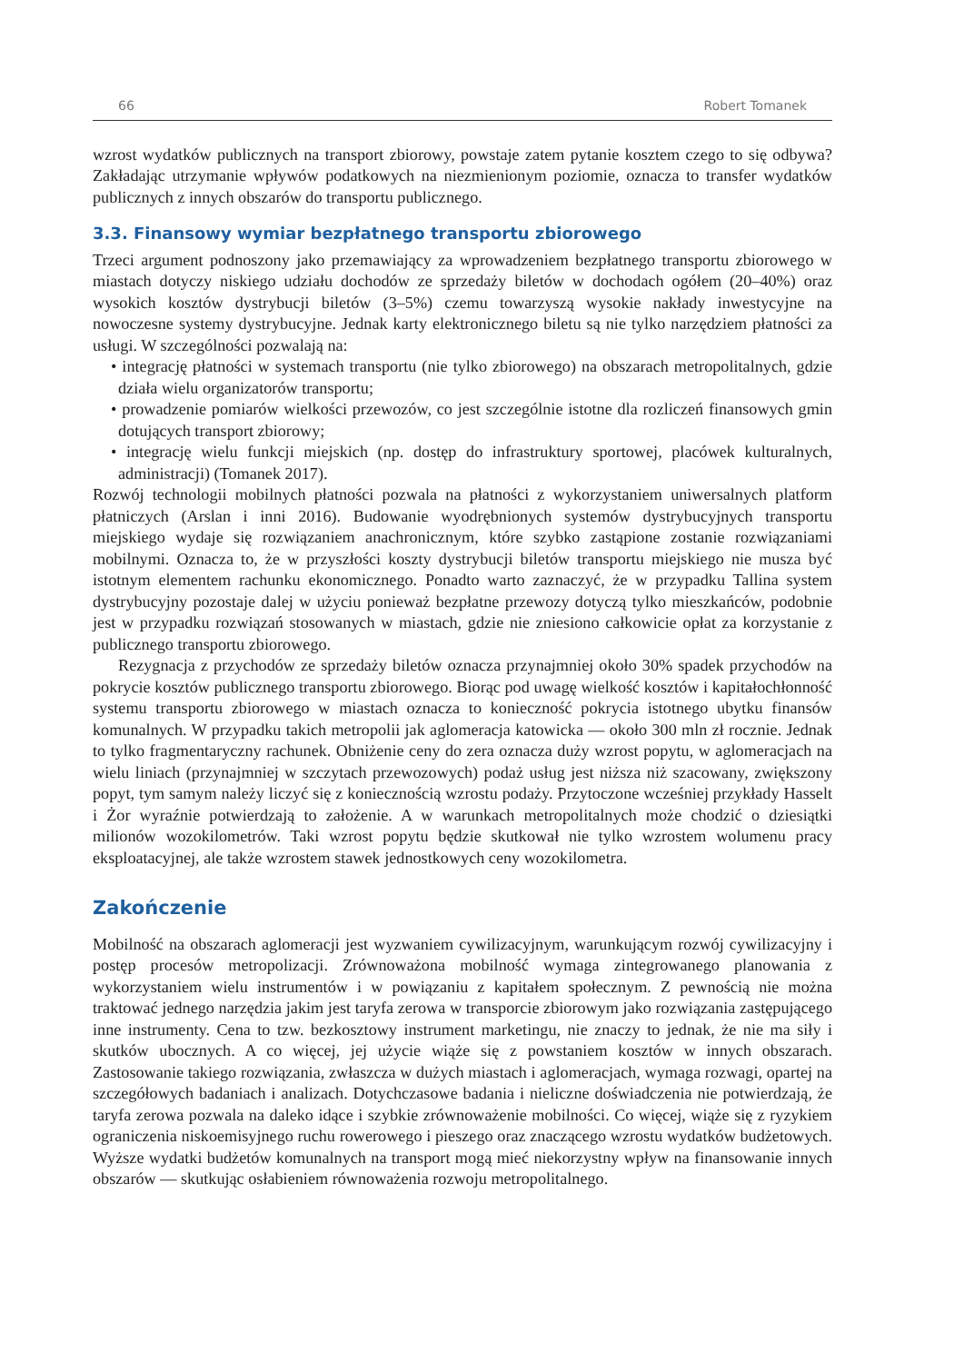66 Robert Tomanek
wzrost wydatków publicznych na transport zbiorowy, powstaje zatem pytanie kosztem czego to się odbywa? Zakładając utrzymanie wpływów podatkowych na niezmienionym poziomie, oznacza to transfer wydatków publicznych z innych obszarów do transportu publicznego.
3.3. Finansowy wymiar bezpłatnego transportu zbiorowego
Trzeci argument podnoszony jako przemawiający za wprowadzeniem bezpłatnego transportu zbiorowego w miastach dotyczy niskiego udziału dochodów ze sprzedaży biletów w dochodach ogółem (20–40%) oraz wysokich kosztów dystrybucji biletów (3–5%) czemu towarzyszą wysokie nakłady inwestycyjne na nowoczesne systemy dystrybucyjne. Jednak karty elektronicznego biletu są nie tylko narzędziem płatności za usługi. W szczególności pozwalają na:
• integrację płatności w systemach transportu (nie tylko zbiorowego) na obszarach metropolitalnych, gdzie działa wielu organizatorów transportu;
• prowadzenie pomiarów wielkości przewozów, co jest szczególnie istotne dla rozliczeń finansowych gmin dotujących transport zbiorowy;
• integrację wielu funkcji miejskich (np. dostęp do infrastruktury sportowej, placówek kulturalnych, administracji) (Tomanek 2017).
Rozwój technologii mobilnych płatności pozwala na płatności z wykorzystaniem uniwersalnych platform płatniczych (Arslan i inni 2016). Budowanie wyodrębnionych systemów dystrybucyjnych transportu miejskiego wydaje się rozwiązaniem anachronicznym, które szybko zastąpione zostanie rozwiązaniami mobilnymi. Oznacza to, że w przyszłości koszty dystrybucji biletów transportu miejskiego nie musza być istotnym elementem rachunku ekonomicznego. Ponadto warto zaznaczyć, że w przypadku Tallina system dystrybucyjny pozostaje dalej w użyciu ponieważ bezpłatne przewozy dotyczą tylko mieszkańców, podobnie jest w przypadku rozwiązań stosowanych w miastach, gdzie nie zniesiono całkowicie opłat za korzystanie z publicznego transportu zbiorowego.
Rezygnacja z przychodów ze sprzedaży biletów oznacza przynajmniej około 30% spadek przychodów na pokrycie kosztów publicznego transportu zbiorowego. Biorąc pod uwagę wielkość kosztów i kapitałochłonność systemu transportu zbiorowego w miastach oznacza to konieczność pokrycia istotnego ubytku finansów komunalnych. W przypadku takich metropolii jak aglomeracja katowicka — około 300 mln zł rocznie. Jednak to tylko fragmentaryczny rachunek. Obniżenie ceny do zera oznacza duży wzrost popytu, w aglomeracjach na wielu liniach (przynajmniej w szczytach przewozowych) podaż usług jest niższa niż szacowany, zwiększony popyt, tym samym należy liczyć się z koniecznością wzrostu podaży. Przytoczone wcześniej przykłady Hasselt i Żor wyraźnie potwierdzają to założenie. A w warunkach metropolitalnych może chodzić o dziesiątki milionów wozokilometrów. Taki wzrost popytu będzie skutkował nie tylko wzrostem wolumenu pracy eksploatacyjnej, ale także wzrostem stawek jednostkowych ceny wozokilometra.
Zakończenie
Mobilność na obszarach aglomeracji jest wyzwaniem cywilizacyjnym, warunkującym rozwój cywilizacyjny i postęp procesów metropolizacji. Zrównoważona mobilność wymaga zintegrowanego planowania z wykorzystaniem wielu instrumentów i w powiązaniu z kapitałem społecznym. Z pewnością nie można traktować jednego narzędzia jakim jest taryfa zerowa w transporcie zbiorowym jako rozwiązania zastępującego inne instrumenty. Cena to tzw. bezkosztowy instrument marketingu, nie znaczy to jednak, że nie ma siły i skutków ubocznych. A co więcej, jej użycie wiąże się z powstaniem kosztów w innych obszarach. Zastosowanie takiego rozwiązania, zwłaszcza w dużych miastach i aglomeracjach, wymaga rozwagi, opartej na szczegółowych badaniach i analizach. Dotychczasowe badania i nieliczne doświadczenia nie potwierdzają, że taryfa zerowa pozwala na daleko idące i szybkie zrównoważenie mobilności. Co więcej, wiąże się z ryzykiem ograniczenia niskoemisyjnego ruchu rowerowego i pieszego oraz znaczącego wzrostu wydatków budżetowych. Wyższe wydatki budżetów komunalnych na transport mogą mieć niekorzystny wpływ na finansowanie innych obszarów — skutkując osłabieniem równoważenia rozwoju metropolitalnego.